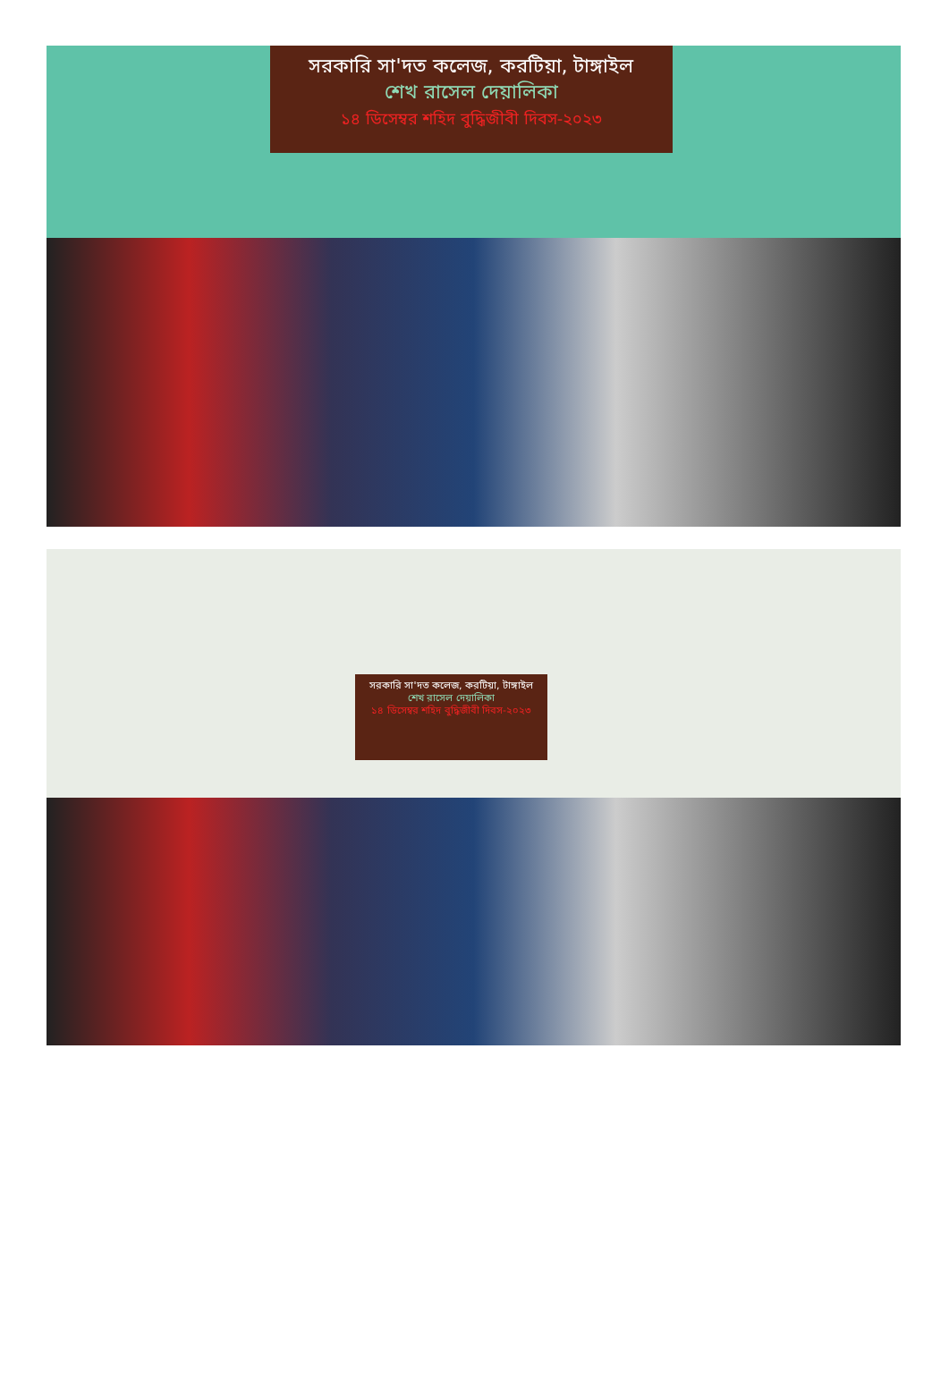সরকারি সা'দত কলেজ, করটিয়া, টাঙ্গাইল
শেখ রাসেল দেয়ালিকা
১৪ ডিসেম্বর শহিদ বুদ্ধিজীবী দিবস-২০২৩
সরকারি সা'দত কলেজ, করটিয়া, টাঙ্গাইল
শেখ রাসেল দেয়ালিকা
১৪ ডিসেম্বর শহিদ বুদ্ধিজীবী দিবস-২০২৩